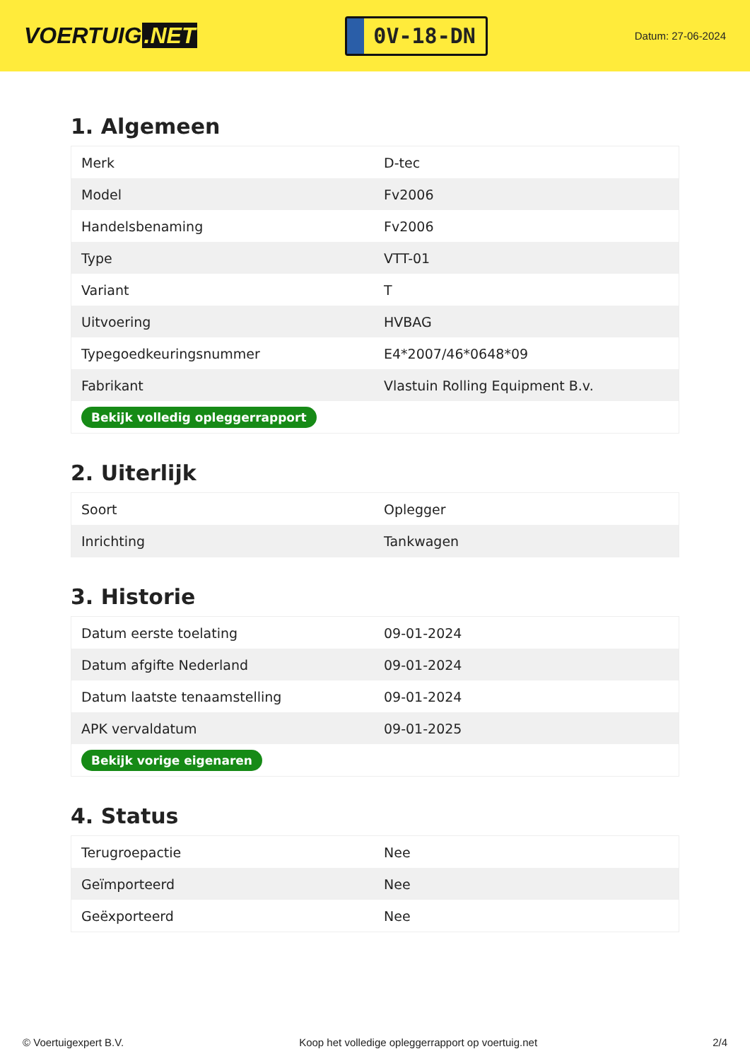VOERTUIG.NET
0V-18-DN
Datum: 27-06-2024
1. Algemeen
| Merk | D-tec |
| Model | Fv2006 |
| Handelsbenaming | Fv2006 |
| Type | VTT-01 |
| Variant | T |
| Uitvoering | HVBAG |
| Typegoedkeuringsnummer | E4*2007/46*0648*09 |
| Fabrikant | Vlastuin Rolling Equipment B.v. |
| Bekijk volledig opleggerrapport | |
2. Uiterlijk
| Soort | Oplegger |
| Inrichting | Tankwagen |
3. Historie
| Datum eerste toelating | 09-01-2024 |
| Datum afgifte Nederland | 09-01-2024 |
| Datum laatste tenaamstelling | 09-01-2024 |
| APK vervaldatum | 09-01-2025 |
| Bekijk vorige eigenaren | |
4. Status
| Terugroepactie | Nee |
| Geïmporteerd | Nee |
| Geëxporteerd | Nee |
© Voertuigexpert B.V. Koop het volledige opleggerrapport op voertuig.net 2/4